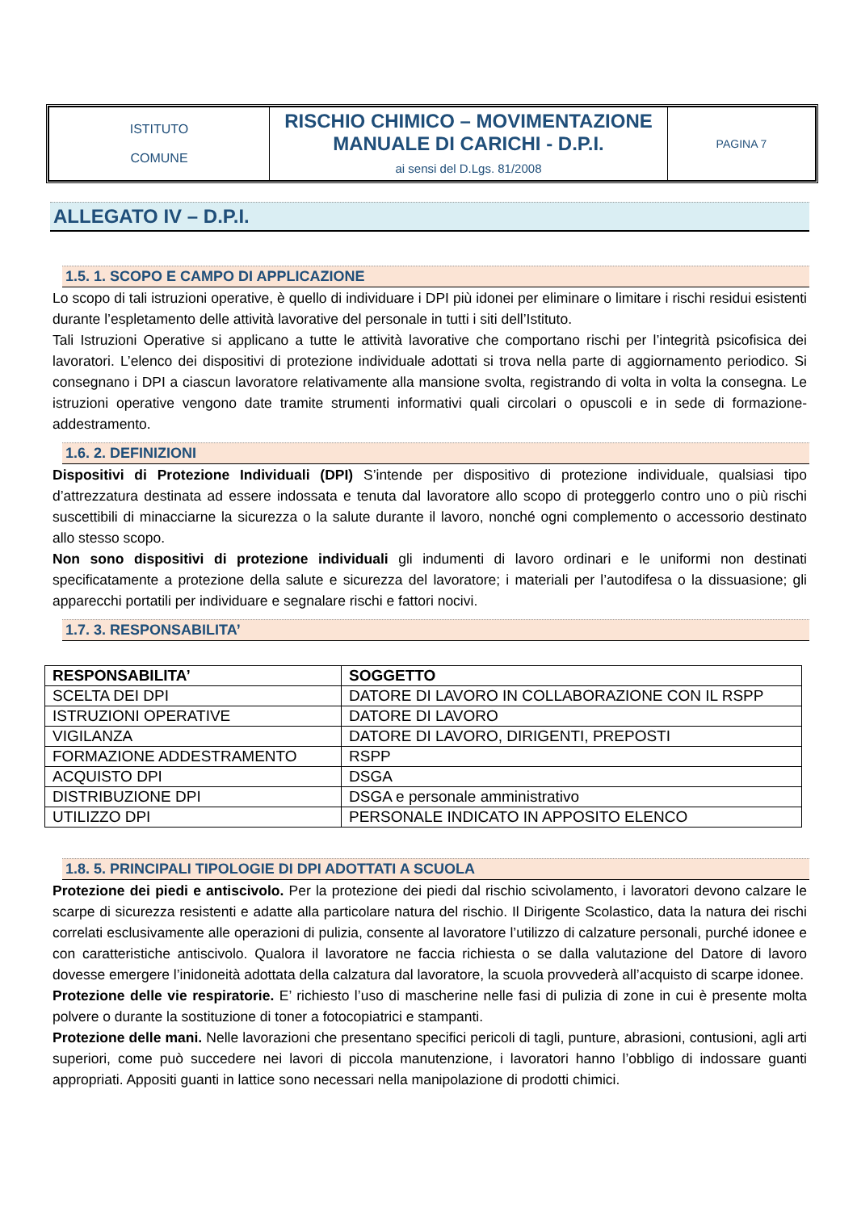| ISTITUTO COMUNE | RISCHIO CHIMICO – MOVIMENTAZIONE MANUALE DI CARICHI - D.P.I. ai sensi del D.Lgs. 81/2008 | PAGINA 7 |
ALLEGATO IV – D.P.I.
1.5. 1. SCOPO E CAMPO DI APPLICAZIONE
Lo scopo di tali istruzioni operative, è quello di individuare i DPI più idonei per eliminare o limitare i rischi residui esistenti durante l’espletamento delle attività lavorative del personale in tutti i siti dell’Istituto.
Tali Istruzioni Operative si applicano a tutte le attività lavorative che comportano rischi per l’integrità psicofisica dei lavoratori. L’elenco dei dispositivi di protezione individuale adottati si trova nella parte di aggiornamento periodico. Si consegnano i DPI a ciascun lavoratore relativamente alla mansione svolta, registrando di volta in volta la consegna. Le istruzioni operative vengono date tramite strumenti informativi quali circolari o opuscoli e in sede di formazione-addestramento.
1.6. 2. DEFINIZIONI
Dispositivi di Protezione Individuali (DPI) S’intende per dispositivo di protezione individuale, qualsiasi tipo d’attrezzatura destinata ad essere indossata e tenuta dal lavoratore allo scopo di proteggerlo contro uno o più rischi suscettibili di minacciarne la sicurezza o la salute durante il lavoro, nonché ogni complemento o accessorio destinato allo stesso scopo.
Non sono dispositivi di protezione individuali gli indumenti di lavoro ordinari e le uniformi non destinati specificatamente a protezione della salute e sicurezza del lavoratore; i materiali per l’autodifesa o la dissuasione; gli apparecchi portatili per individuare e segnalare rischi e fattori nocivi.
1.7. 3. RESPONSABILITA’
| RESPONSABILITA’ | SOGGETTO |
| --- | --- |
| SCELTA DEI DPI | DATORE DI LAVORO IN COLLABORAZIONE CON IL RSPP |
| ISTRUZIONI OPERATIVE | DATORE DI LAVORO |
| VIGILANZA | DATORE DI LAVORO, DIRIGENTI, PREPOSTI |
| FORMAZIONE ADDESTRAMENTO | RSPP |
| ACQUISTO DPI | DSGA |
| DISTRIBUZIONE DPI | DSGA e personale amministrativo |
| UTILIZZO DPI | PERSONALE INDICATO IN APPOSITO ELENCO |
1.8. 5. PRINCIPALI TIPOLOGIE DI DPI ADOTTATI A SCUOLA
Protezione dei piedi e antiscivolo. Per la protezione dei piedi dal rischio scivolamento, i lavoratori devono calzare le scarpe di sicurezza resistenti e adatte alla particolare natura del rischio. Il Dirigente Scolastico, data la natura dei rischi correlati esclusivamente alle operazioni di pulizia, consente al lavoratore l’utilizzo di calzature personali, purché idonee e con caratteristiche antiscivolo. Qualora il lavoratore ne faccia richiesta o se dalla valutazione del Datore di lavoro dovesse emergere l’inidoneità adottata della calzatura dal lavoratore, la scuola provvederà all’acquisto di scarpe idonee.
Protezione delle vie respiratorie. E’ richiesto l’uso di mascherine nelle fasi di pulizia di zone in cui è presente molta polvere o durante la sostituzione di toner a fotocopiatrici e stampanti.
Protezione delle mani. Nelle lavorazioni che presentano specifici pericoli di tagli, punture, abrasioni, contusioni, agli arti superiori, come può succedere nei lavori di piccola manutenzione, i lavoratori hanno l’obbligo di indossare guanti appropriati. Appositi guanti in lattice sono necessari nella manipolazione di prodotti chimici.